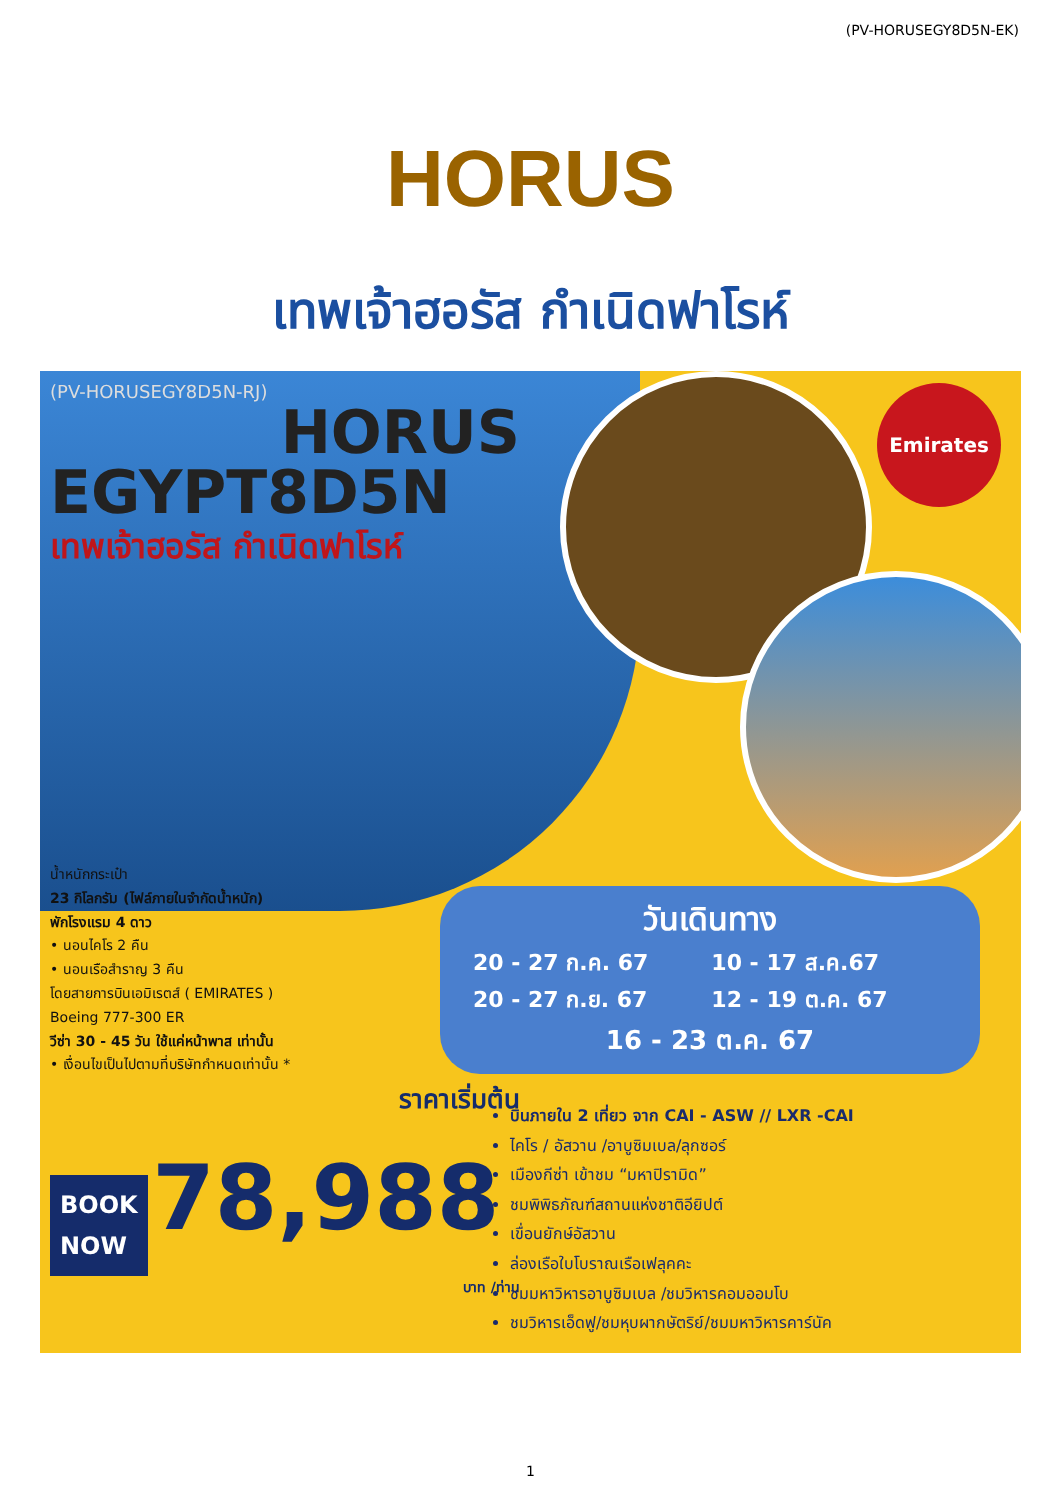(PV-HORUSEGY8D5N-EK)
HORUS
เทพเจ้าฮอรัส กำเนิดฟาโรห์
(PV-HORUSEGY8D5N-RJ)
HORUS
EGYPT8D5N
เทพเจ้าฮอรัส กำเนิดฟาโรห์
น้ำหนักกระเป๋า
23 กิโลกรัม (ไฟล์ภายในจำกัดน้ำหนัก)
พักโรงแรม 4 ดาว
• นอนไคโร 2 คืน
• นอนเรือสำราญ 3 คืน
โดยสายการบินเอมิเรตส์ ( EMIRATES )
Boeing 777-300 ER
วีซ่า 30 - 45 วัน ใช้แค่หน้าพาส เท่านั้น
• เงื่อนไขเป็นไปตามที่บริษัทกำหนดเท่านั้น *
ราคาเริ่มต้น
BOOK
NOW 78,988
บาท /ท่าน
Emirates
วันเดินทาง
| 20 - 27 ก.ค. 67 | 10 - 17 ส.ค.67 |
| 20 - 27 ก.ย. 67 | 12 - 19 ต.ค. 67 |
| 16 - 23 ต.ค. 67 | |
บินภายใน 2 เที่ยว จาก CAI - ASW // LXR -CAI
ไคโร / อัสวาน /อาบูซิมเบล/ลุกซอร์
เมืองกีซ่า เข้าชม “มหาปิรามิด”
ชมพิพิธภัณฑ์สถานแห่งชาติอียิปต์
เขื่อนยักษ์อัสวาน
ล่องเรือใบโบราณเรือเฟลุคคะ
ชมมหาวิหารอาบูซิมเบล /ชมวิหารคอมออมโบ
ชมวิหารเอ็ดฟู/ชมหุบผากษัตริย์/ชมมหาวิหารคาร์นัค
1